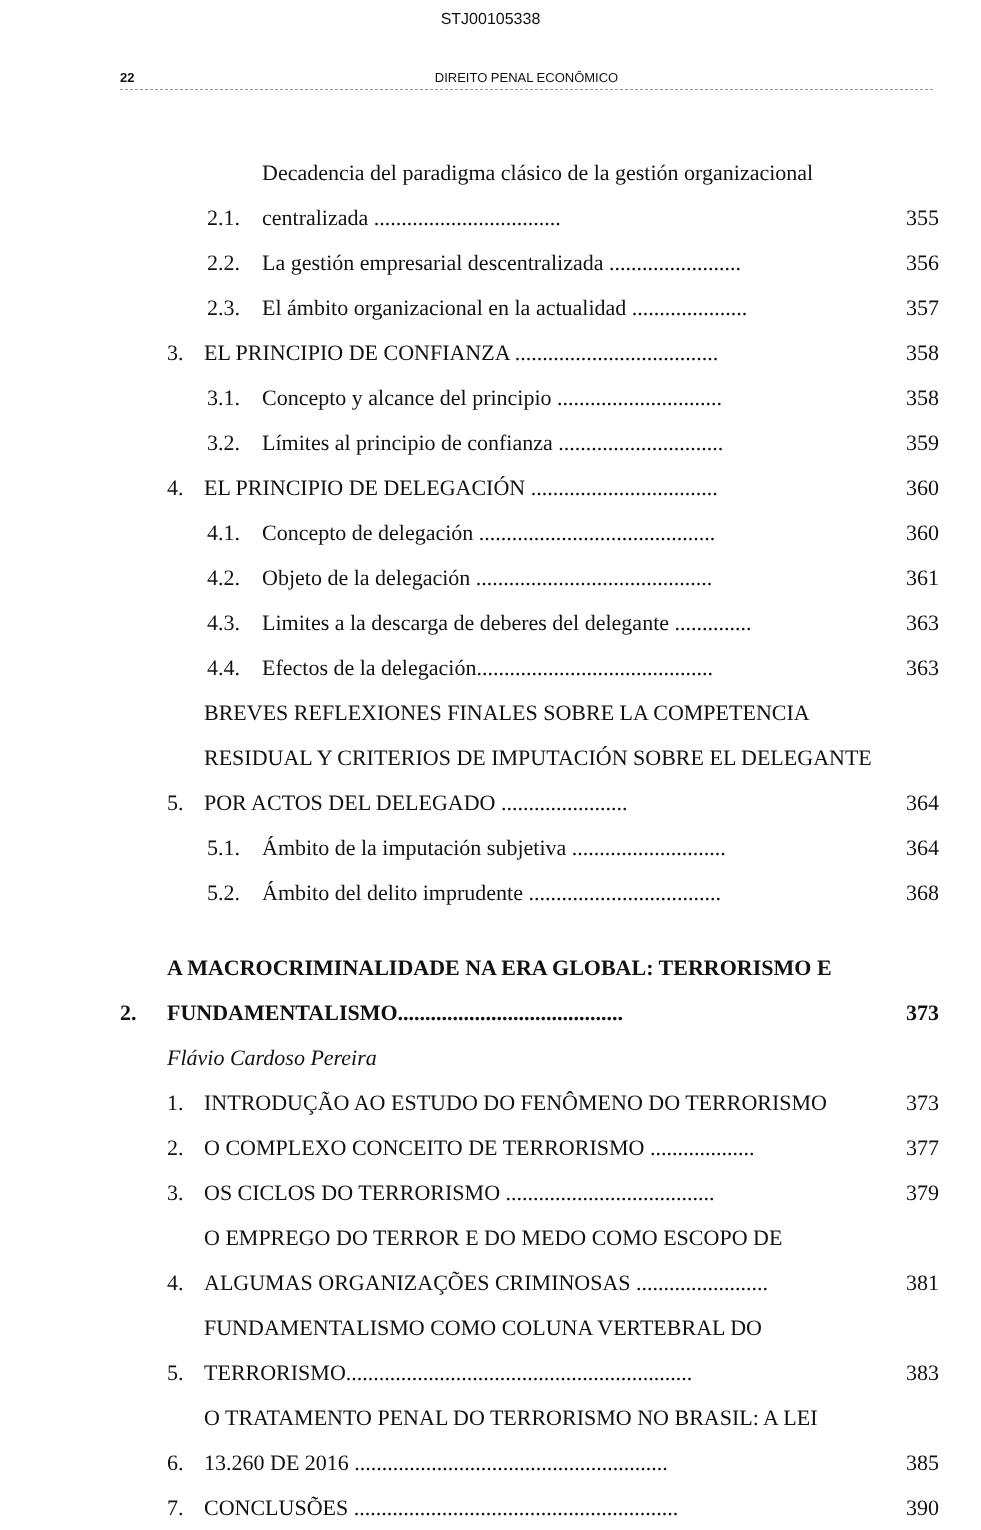STJ00105338
22 DIREITO PENAL ECONÔMICO
2.1. Decadencia del paradigma clásico de la gestión organizacional centralizada .................................. 355
2.2. La gestión empresarial descentralizada ........................ 356
2.3. El ámbito organizacional en la actualidad ..................... 357
3. EL PRINCIPIO DE CONFIANZA ..................................... 358
3.1. Concepto y alcance del principio .............................. 358
3.2. Límites al principio de confianza .............................. 359
4. EL PRINCIPIO DE DELEGACIÓN .................................. 360
4.1. Concepto de delegación ........................................... 360
4.2. Objeto de la delegación ........................................... 361
4.3. Limites a la descarga de deberes del delegante .............. 363
4.4. Efectos de la delegación........................................... 363
5. BREVES REFLEXIONES FINALES SOBRE LA COMPETENCIA RESIDUAL Y CRITERIOS DE IMPUTACIÓN SOBRE EL DELEGANTE POR ACTOS DEL DELEGADO ....................... 364
5.1. Ámbito de la imputación subjetiva ............................ 364
5.2. Ámbito del delito imprudente ................................... 368
2. A MACROCRIMINALIDADE NA ERA GLOBAL: TERRORISMO E FUNDAMENTALISMO......................................... 373
Flávio Cardoso Pereira
1. INTRODUÇÃO AO ESTUDO DO FENÔMENO DO TERRORISMO 373
2. O COMPLEXO CONCEITO DE TERRORISMO ................... 377
3. OS CICLOS DO TERRORISMO ...................................... 379
4. O EMPREGO DO TERROR E DO MEDO COMO ESCOPO DE ALGUMAS ORGANIZAÇÕES CRIMINOSAS ........................ 381
5. FUNDAMENTALISMO COMO COLUNA VERTEBRAL DO TERRORISMO............................................................... 383
6. O TRATAMENTO PENAL DO TERRORISMO NO BRASIL: A LEI 13.260 DE 2016 ......................................................... 385
7. CONCLUSÕES ........................................................... 390